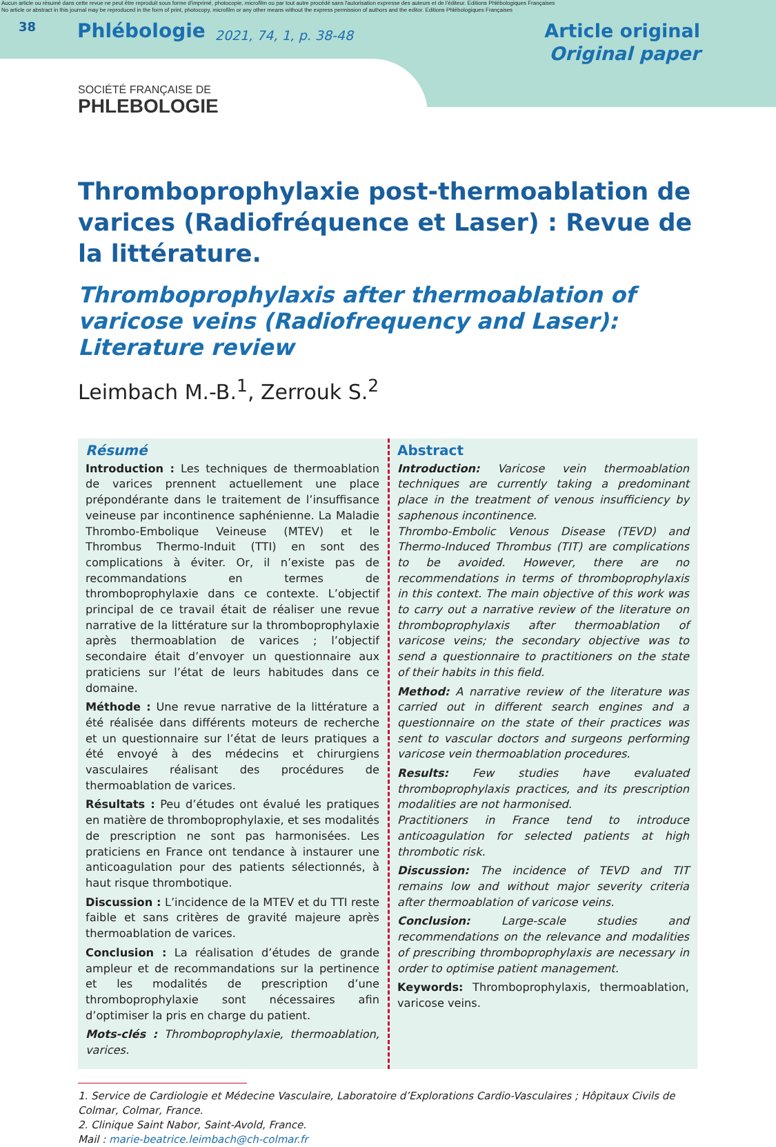Aucun article ou résumé dans cette revue ne peut être reproduit sous forme d'imprimé, photocopie, microfilm ou par tout autre procédé sans l'autorisation expresse des auteurs et de l'éditeur. Editions Phlébologiques Françaises
No article or abstract in this journal may be reproduced in the form of print, photocopy, microfilm or any other means without the express permission of authors and the editor. Editions Phlébologiques Françaises
38
Phlébologie
2021, 74, 1, p. 38-48
Article original
Original paper
SOCIÉTÉ FRANÇAISE DE
PHLEBOLOGIE
Thromboprophylaxie post-thermoablation de varices (Radiofréquence et Laser) : Revue de la littérature.
Thromboprophylaxis after thermoablation of varicose veins (Radiofrequency and Laser): Literature review
Leimbach M.-B.<sup>1</sup>, Zerrouk S.<sup>2</sup>
Résumé
Introduction : Les techniques de thermoablation de varices prennent actuellement une place prépondérante dans le traitement de l’insuffisance veineuse par incontinence saphénienne. La Maladie Thrombo-Embolique Veineuse (MTEV) et le Thrombus Thermo-Induit (TTI) en sont des complications à éviter. Or, il n’existe pas de recommandations en termes de thromboprophylaxie dans ce contexte. L’objectif principal de ce travail était de réaliser une revue narrative de la littérature sur la thromboprophylaxie après thermoablation de varices ; l’objectif secondaire était d’envoyer un questionnaire aux praticiens sur l’état de leurs habitudes dans ce domaine.
Méthode : Une revue narrative de la littérature a été réalisée dans différents moteurs de recherche et un questionnaire sur l’état de leurs pratiques a été envoyé à des médecins et chirurgiens vasculaires réalisant des procédures de thermoablation de varices.
Résultats : Peu d’études ont évalué les pratiques en matière de thromboprophylaxie, et ses modalités de prescription ne sont pas harmonisées. Les praticiens en France ont tendance à instaurer une anticoagulation pour des patients sélectionnés, à haut risque thrombotique.
Discussion : L’incidence de la MTEV et du TTI reste faible et sans critères de gravité majeure après thermoablation de varices.
Conclusion : La réalisation d’études de grande ampleur et de recommandations sur la pertinence et les modalités de prescription d’une thromboprophylaxie sont nécessaires afin d’optimiser la pris en charge du patient.
Mots-clés : Thromboprophylaxie, thermoablation, varices.
Abstract
Introduction: Varicose vein thermoablation techniques are currently taking a predominant place in the treatment of venous insufficiency by saphenous incontinence.
Thrombo-Embolic Venous Disease (TEVD) and Thermo-Induced Thrombus (TIT) are complications to be avoided. However, there are no recommendations in terms of thromboprophylaxis in this context. The main objective of this work was to carry out a narrative review of the literature on thromboprophylaxis after thermoablation of varicose veins; the secondary objective was to send a questionnaire to practitioners on the state of their habits in this field.
Method: A narrative review of the literature was carried out in different search engines and a questionnaire on the state of their practices was sent to vascular doctors and surgeons performing varicose vein thermoablation procedures.
Results: Few studies have evaluated thromboprophylaxis practices, and its prescription modalities are not harmonised.
Practitioners in France tend to introduce anticoagulation for selected patients at high thrombotic risk.
Discussion: The incidence of TEVD and TIT remains low and without major severity criteria after thermoablation of varicose veins.
Conclusion: Large-scale studies and recommendations on the relevance and modalities of prescribing thromboprophylaxis are necessary in order to optimise patient management.
Keywords: Thromboprophylaxis, thermoablation, varicose veins.
1. Service de Cardiologie et Médecine Vasculaire, Laboratoire d’Explorations Cardio-Vasculaires ; Hôpitaux Civils de Colmar, Colmar, France.
2. Clinique Saint Nabor, Saint-Avold, France.
Mail : marie-beatrice.leimbach@ch-colmar.fr